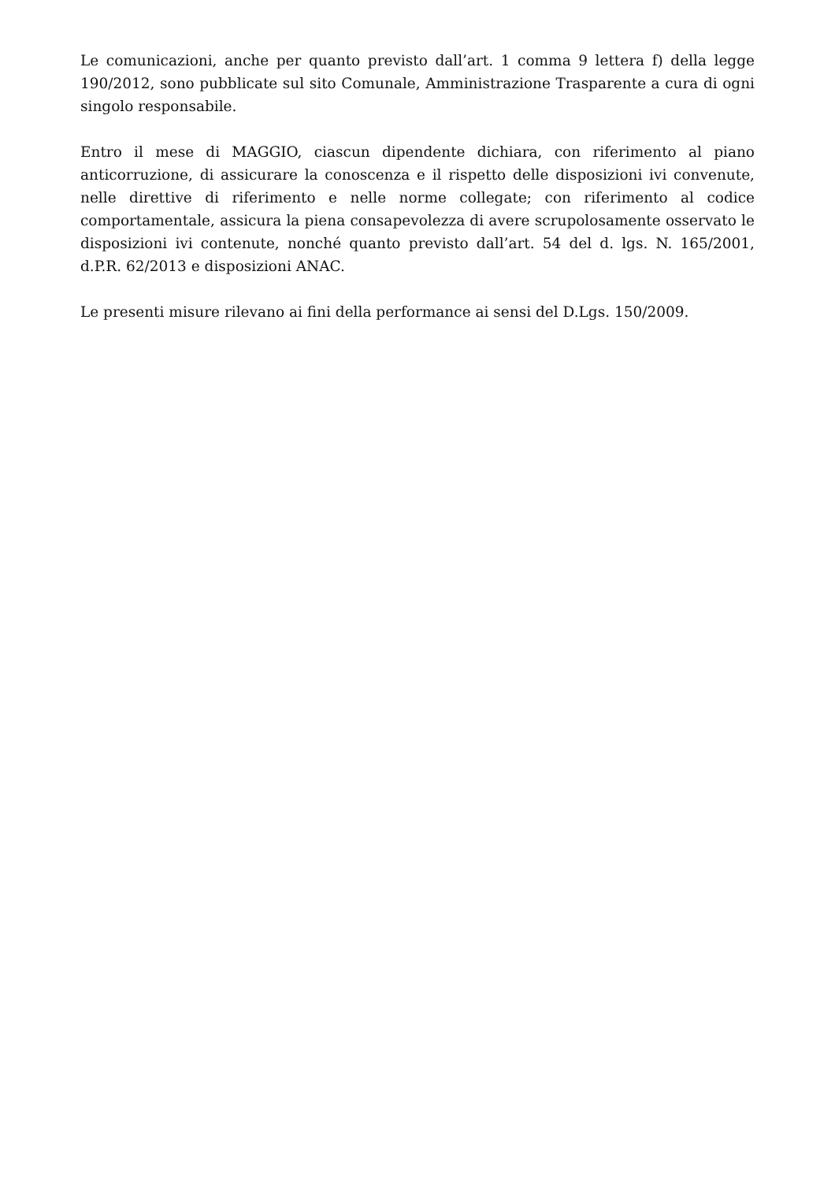Le comunicazioni, anche per quanto previsto dall’art. 1 comma 9 lettera f) della legge 190/2012, sono pubblicate sul sito Comunale, Amministrazione Trasparente a cura di ogni singolo responsabile.
Entro il mese di MAGGIO, ciascun dipendente dichiara, con riferimento al piano anticorruzione, di assicurare la conoscenza e il rispetto delle disposizioni ivi convenute, nelle direttive di riferimento e nelle norme collegate; con riferimento al codice comportamentale, assicura la piena consapevolezza di avere scrupolosamente osservato le disposizioni ivi contenute, nonché quanto previsto dall’art. 54 del d. lgs. N. 165/2001, d.P.R. 62/2013 e disposizioni ANAC.
Le presenti misure rilevano ai fini della performance ai sensi del D.Lgs. 150/2009.